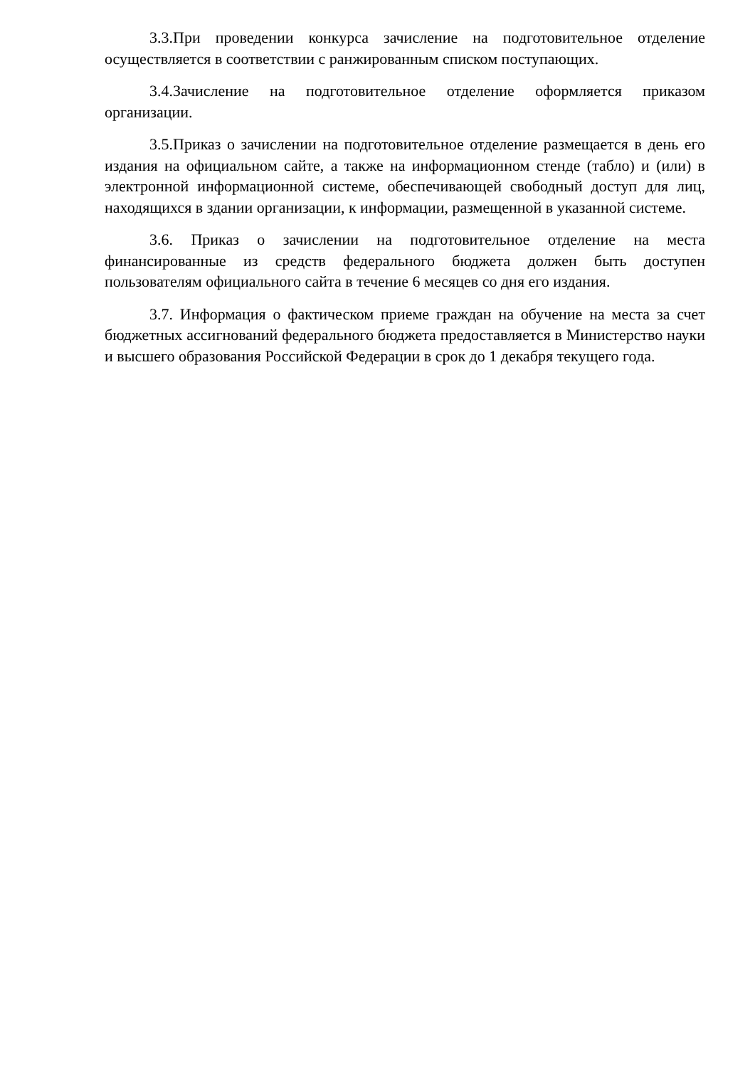3.3.При проведении конкурса зачисление на подготовительное отделение осуществляется в соответствии с ранжированным списком поступающих.
3.4.Зачисление на подготовительное отделение оформляется приказом организации.
3.5.Приказ о зачислении на подготовительное отделение размещается в день его издания на официальном сайте, а также на информационном стенде (табло) и (или) в электронной информационной системе, обеспечивающей свободный доступ для лиц, находящихся в здании организации, к информации, размещенной в указанной системе.
3.6. Приказ о зачислении на подготовительное отделение на места финансированные из средств федерального бюджета должен быть доступен пользователям официального сайта в течение 6 месяцев со дня его издания.
3.7. Информация о фактическом приеме граждан на обучение на места за счет бюджетных ассигнований федерального бюджета предоставляется в Министерство науки и высшего образования Российской Федерации в срок до 1 декабря текущего года.